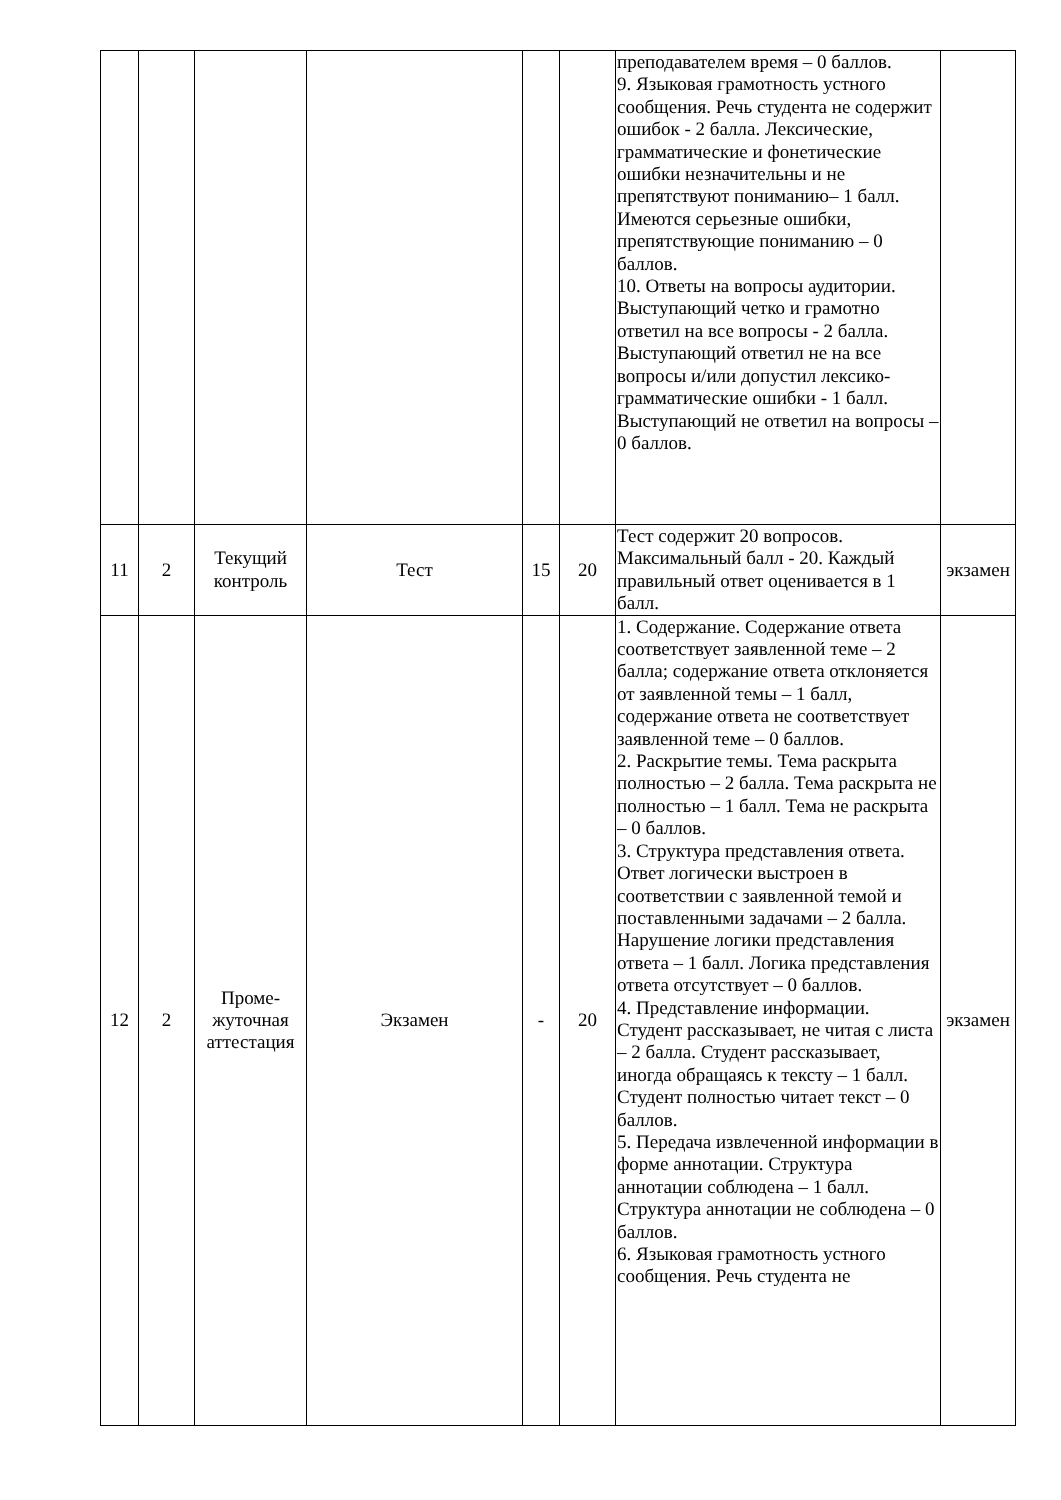| | | | | | | преподавателем время – 0 баллов. 9. Языковая грамотность устного сообщения. Речь студента не содержит ошибок - 2 балла. Лексические, грамматические и фонетические ошибки незначительны и не препятствуют пониманию– 1 балл. Имеются серьезные ошибки, препятствующие пониманию – 0 баллов. 10. Ответы на вопросы аудитории. Выступающий четко и грамотно ответил на все вопросы - 2 балла. Выступающий ответил не на все вопросы и/или допустил лексико-грамматические ошибки - 1 балл. Выступающий не ответил на вопросы – 0 баллов. | |
| 11 | 2 | Текущий контроль | Тест | 15 | 20 | Тест содержит 20 вопросов. Максимальный балл - 20. Каждый правильный ответ оценивается в 1 балл. | экзамен |
| 12 | 2 | Проме- жуточная аттестация | Экзамен | - | 20 | 1. Содержание. Содержание ответа соответствует заявленной теме – 2 балла; содержание ответа отклоняется от заявленной темы – 1 балл, содержание ответа не соответствует заявленной теме – 0 баллов. 2. Раскрытие темы. Тема раскрыта полностью – 2 балла. Тема раскрыта не полностью – 1 балл. Тема не раскрыта – 0 баллов. 3. Структура представления ответа. Ответ логически выстроен в соответствии с заявленной темой и поставленными задачами – 2 балла. Нарушение логики представления ответа – 1 балл. Логика представления ответа отсутствует – 0 баллов. 4. Представление информации. Студент рассказывает, не читая с листа – 2 балла. Студент рассказывает, иногда обращаясь к тексту – 1 балл. Студент полностью читает текст – 0 баллов. 5. Передача извлеченной информации в форме аннотации. Структура аннотации соблюдена – 1 балл. Структура аннотации не соблюдена – 0 баллов. 6. Языковая грамотность устного сообщения. Речь студента не | экзамен |